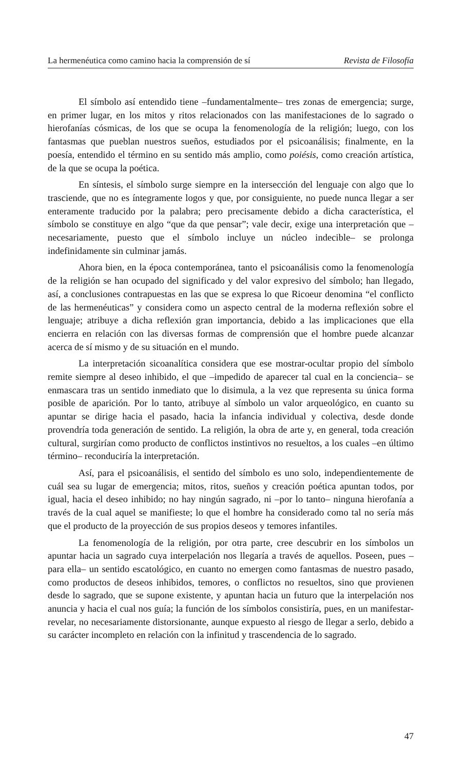La hermenéutica como camino hacia la comprensión de sí Revista de Filosofía
El símbolo así entendido tiene –fundamentalmente– tres zonas de emergencia; surge, en primer lugar, en los mitos y ritos relacionados con las manifestaciones de lo sagrado o hierofanías cósmicas, de los que se ocupa la fenomenología de la religión; luego, con los fantasmas que pueblan nuestros sueños, estudiados por el psicoanálisis; finalmente, en la poesía, entendido el término en su sentido más amplio, como poiésis, como creación artística, de la que se ocupa la poética.
En síntesis, el símbolo surge siempre en la intersección del lenguaje con algo que lo trasciende, que no es íntegramente logos y que, por consiguiente, no puede nunca llegar a ser enteramente traducido por la palabra; pero precisamente debido a dicha característica, el símbolo se constituye en algo “que da que pensar”; vale decir, exige una interpretación que –necesariamente, puesto que el símbolo incluye un núcleo indecible– se prolonga indefinidamente sin culminar jamás.
Ahora bien, en la época contemporánea, tanto el psicoanálisis como la fenomenología de la religión se han ocupado del significado y del valor expresivo del símbolo; han llegado, así, a conclusiones contrapuestas en las que se expresa lo que Ricoeur denomina “el conflicto de las hermenéuticas” y considera como un aspecto central de la moderna reflexión sobre el lenguaje; atribuye a dicha reflexión gran importancia, debido a las implicaciones que ella encierra en relación con las diversas formas de comprensión que el hombre puede alcanzar acerca de sí mismo y de su situación en el mundo.
La interpretación sicoanalítica considera que ese mostrar-ocultar propio del símbolo remite siempre al deseo inhibido, el que –impedido de aparecer tal cual en la conciencia– se enmascara tras un sentido inmediato que lo disimula, a la vez que representa su única forma posible de aparición. Por lo tanto, atribuye al símbolo un valor arqueológico, en cuanto su apuntar se dirige hacia el pasado, hacia la infancia individual y colectiva, desde donde provendría toda generación de sentido. La religión, la obra de arte y, en general, toda creación cultural, surgirían como producto de conflictos instintivos no resueltos, a los cuales –en último término– reconduciría la interpretación.
Así, para el psicoanálisis, el sentido del símbolo es uno solo, independientemente de cuál sea su lugar de emergencia; mitos, ritos, sueños y creación poética apuntan todos, por igual, hacia el deseo inhibido; no hay ningún sagrado, ni –por lo tanto– ninguna hierofanía a través de la cual aquel se manifieste; lo que el hombre ha considerado como tal no sería más que el producto de la proyección de sus propios deseos y temores infantiles.
La fenomenología de la religión, por otra parte, cree descubrir en los símbolos un apuntar hacia un sagrado cuya interpelación nos llegaría a través de aquellos. Poseen, pues –para ella– un sentido escatológico, en cuanto no emergen como fantasmas de nuestro pasado, como productos de deseos inhibidos, temores, o conflictos no resueltos, sino que provienen desde lo sagrado, que se supone existente, y apuntan hacia un futuro que la interpelación nos anuncia y hacia el cual nos guía; la función de los símbolos consistiría, pues, en un manifestar-revelar, no necesariamente distorsionante, aunque expuesto al riesgo de llegar a serlo, debido a su carácter incompleto en relación con la infinitud y trascendencia de lo sagrado.
47